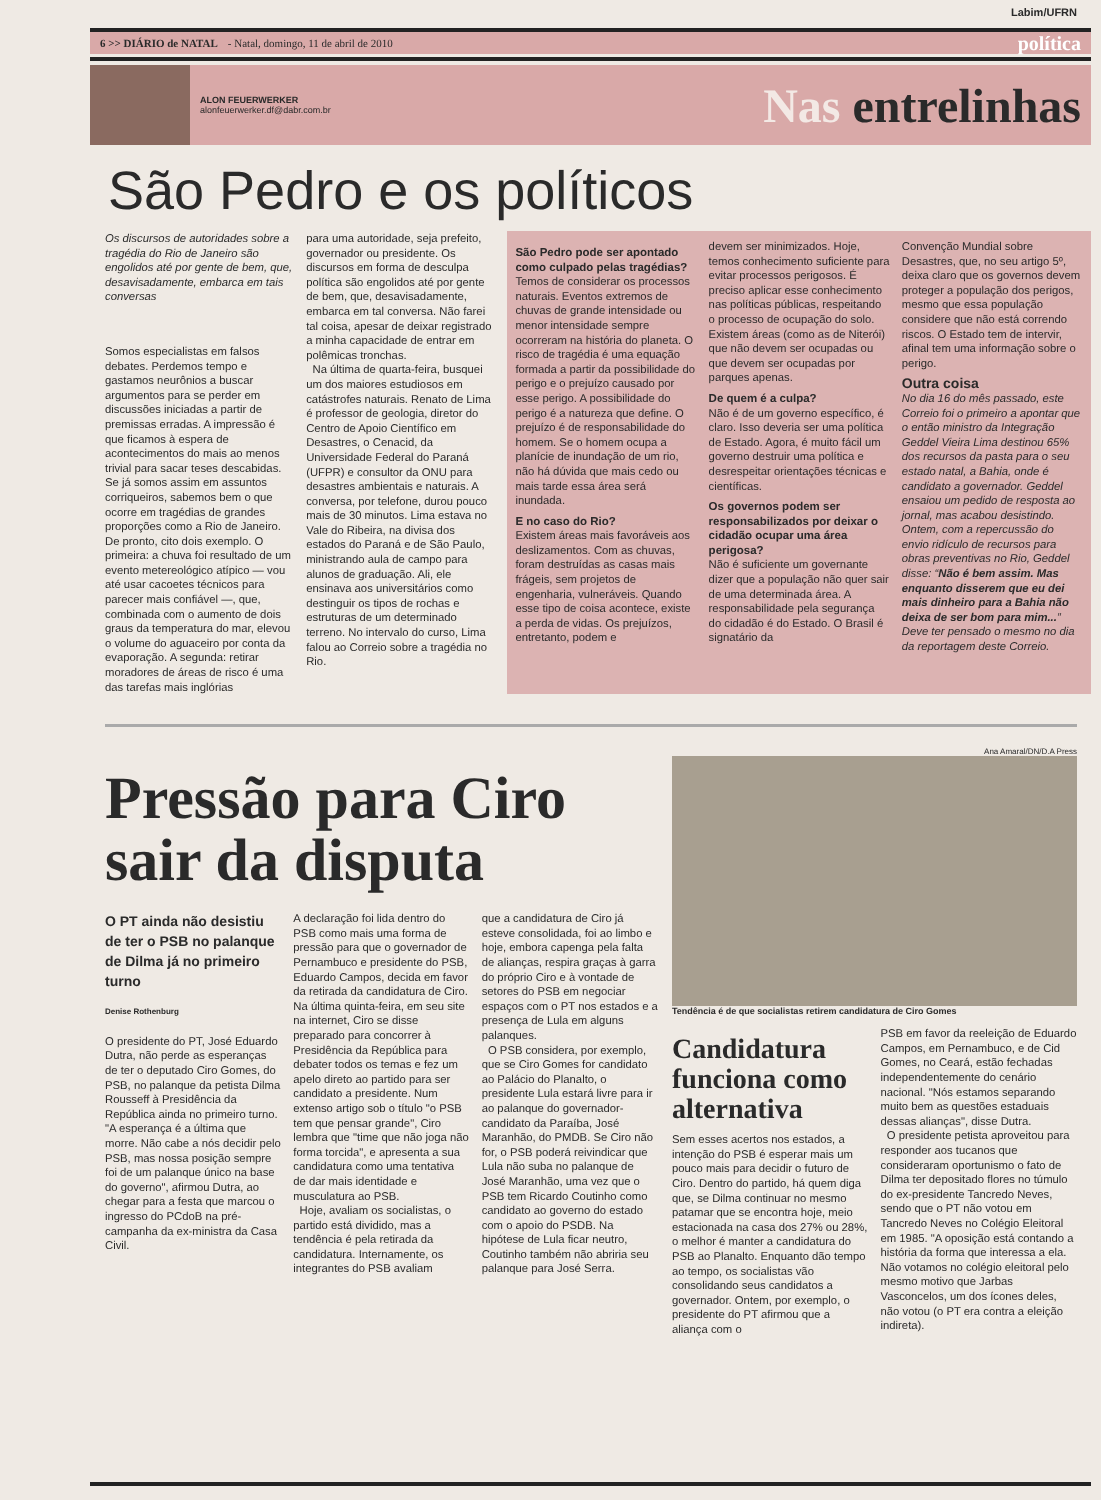Labim/UFRN
6 >> DIÁRIO de NATAL - Natal, domingo, 11 de abril de 2010 política
ALON FEUERWERKER
alonfeuerwerker.df@dabr.com.br
Nas entrelinhas
São Pedro e os políticos
Os discursos de autoridades sobre a tragédia do Rio de Janeiro são engolidos até por gente de bem, que, desavisadamente, embarca em tais conversas
Somos especialistas em falsos debates. Perdemos tempo e gastamos neurônios a buscar argumentos para se perder em discussões iniciadas a partir de premissas erradas. A impressão é que ficamos à espera de acontecimentos do mais ao menos trivial para sacar teses descabidas. Se já somos assim em assuntos corriqueiros, sabemos bem o que ocorre em tragédias de grandes proporções como a Rio de Janeiro. De pronto, cito dois exemplo. O primeira: a chuva foi resultado de um evento metereológico atípico — vou até usar cacoetes técnicos para parecer mais confiável —, que, combinada com o aumento de dois graus da temperatura do mar, elevou o volume do aguaceiro por conta da evaporação. A segunda: retirar moradores de áreas de risco é uma das tarefas mais inglórias
para uma autoridade, seja prefeito, governador ou presidente. Os discursos em forma de desculpa política são engolidos até por gente de bem, que, desavisadamente, embarca em tal conversa. Não farei tal coisa, apesar de deixar registrado a minha capacidade de entrar em polêmicas tronchas.
Na última de quarta-feira, busquei um dos maiores estudiosos em catástrofes naturais. Renato de Lima é professor de geologia, diretor do Centro de Apoio Científico em Desastres, o Cenacid, da Universidade Federal do Paraná (UFPR) e consultor da ONU para desastres ambientais e naturais. A conversa, por telefone, durou pouco mais de 30 minutos. Lima estava no Vale do Ribeira, na divisa dos estados do Paraná e de São Paulo, ministrando aula de campo para alunos de graduação. Ali, ele ensinava aos universitários como destinguir os tipos de rochas e estruturas de um determinado terreno. No intervalo do curso, Lima falou ao Correio sobre a tragédia no Rio.
São Pedro pode ser apontado como culpado pelas tragédias?
Temos de considerar os processos naturais. Eventos extremos de chuvas de grande intensidade ou menor intensidade sempre ocorreram na história do planeta. O risco de tragédia é uma equação formada a partir da possibilidade do perigo e o prejuízo causado por esse perigo. A possibilidade do perigo é a natureza que define. O prejuízo é de responsabilidade do homem. Se o homem ocupa a planície de inundação de um rio, não há dúvida que mais cedo ou mais tarde essa área será inundada.
E no caso do Rio?
Existem áreas mais favoráveis aos deslizamentos. Com as chuvas, foram destruídas as casas mais frágeis, sem projetos de engenharia, vulneráveis. Quando esse tipo de coisa acontece, existe a perda de vidas. Os prejuízos, entretanto, podem e
devem ser minimizados. Hoje, temos conhecimento suficiente para evitar processos perigosos. É preciso aplicar esse conhecimento nas políticas públicas, respeitando o processo de ocupação do solo. Existem áreas (como as de Niterói) que não devem ser ocupadas ou que devem ser ocupadas por parques apenas.
De quem é a culpa?
Não é de um governo específico, é claro. Isso deveria ser uma política de Estado. Agora, é muito fácil um governo destruir uma política e desrespeitar orientações técnicas e científicas.
Os governos podem ser responsabilizados por deixar o cidadão ocupar uma área perigosa?
Não é suficiente um governante dizer que a população não quer sair de uma determinada área. A responsabilidade pela segurança do cidadão é do Estado. O Brasil é signatário da
Convenção Mundial sobre Desastres, que, no seu artigo 5º, deixa claro que os governos devem proteger a população dos perigos, mesmo que essa população considere que não está correndo riscos. O Estado tem de intervir, afinal tem uma informação sobre o perigo.
Outra coisa
No dia 16 do mês passado, este Correio foi o primeiro a apontar que o então ministro da Integração Geddel Vieira Lima destinou 65% dos recursos da pasta para o seu estado natal, a Bahia, onde é candidato a governador. Geddel ensaiou um pedido de resposta ao jornal, mas acabou desistindo. Ontem, com a repercussão do envio ridículo de recursos para obras preventivas no Rio, Geddel disse: “Não é bem assim. Mas enquanto disserem que eu dei mais dinheiro para a Bahia não deixa de ser bom para mim...” Deve ter pensado o mesmo no dia da reportagem deste Correio.
Pressão para Ciro sair da disputa
O PT ainda não desistiu de ter o PSB no palanque de Dilma já no primeiro turno
Denise Rothenburg
O presidente do PT, José Eduardo Dutra, não perde as esperanças de ter o deputado Ciro Gomes, do PSB, no palanque da petista Dilma Rousseff à Presidência da República ainda no primeiro turno. "A esperança é a última que morre. Não cabe a nós decidir pelo PSB, mas nossa posição sempre foi de um palanque único na base do governo", afirmou Dutra, ao chegar para a festa que marcou o ingresso do PCdoB na pré-campanha da ex-ministra da Casa Civil.
A declaração foi lida dentro do PSB como mais uma forma de pressão para que o governador de Pernambuco e presidente do PSB, Eduardo Campos, decida em favor da retirada da candidatura de Ciro. Na última quinta-feira, em seu site na internet, Ciro se disse preparado para concorrer à Presidência da República para debater todos os temas e fez um apelo direto ao partido para ser candidato a presidente. Num extenso artigo sob o título "o PSB tem que pensar grande", Ciro lembra que "time que não joga não forma torcida", e apresenta a sua candidatura como uma tentativa de dar mais identidade e musculatura ao PSB.
Hoje, avaliam os socialistas, o partido está dividido, mas a tendência é pela retirada da candidatura. Internamente, os integrantes do PSB avaliam
que a candidatura de Ciro já esteve consolidada, foi ao limbo e hoje, embora capenga pela falta de alianças, respira graças à garra do próprio Ciro e à vontade de setores do PSB em negociar espaços com o PT nos estados e a presença de Lula em alguns palanques.
O PSB considera, por exemplo, que se Ciro Gomes for candidato ao Palácio do Planalto, o presidente Lula estará livre para ir ao palanque do governador-candidato da Paraíba, José Maranhão, do PMDB. Se Ciro não for, o PSB poderá reivindicar que Lula não suba no palanque de José Maranhão, uma vez que o PSB tem Ricardo Coutinho como candidato ao governo do estado com o apoio do PSDB. Na hipótese de Lula ficar neutro, Coutinho também não abriria seu palanque para José Serra.
Ana Amaral/DN/D.A Press
Tendência é de que socialistas retirem candidatura de Ciro Gomes
Candidatura funciona como alternativa
Sem esses acertos nos estados, a intenção do PSB é esperar mais um pouco mais para decidir o futuro de Ciro. Dentro do partido, há quem diga que, se Dilma continuar no mesmo patamar que se encontra hoje, meio estacionada na casa dos 27% ou 28%, o melhor é manter a candidatura do PSB ao Planalto. Enquanto dão tempo ao tempo, os socialistas vão consolidando seus candidatos a governador. Ontem, por exemplo, o presidente do PT afirmou que a aliança com o
PSB em favor da reeleição de Eduardo Campos, em Pernambuco, e de Cid Gomes, no Ceará, estão fechadas independentemente do cenário nacional. "Nós estamos separando muito bem as questões estaduais dessas alianças", disse Dutra.
O presidente petista aproveitou para responder aos tucanos que consideraram oportunismo o fato de Dilma ter depositado flores no túmulo do ex-presidente Tancredo Neves, sendo que o PT não votou em Tancredo Neves no Colégio Eleitoral em 1985. "A oposição está contando a história da forma que interessa a ela. Não votamos no colégio eleitoral pelo mesmo motivo que Jarbas Vasconcelos, um dos ícones deles, não votou (o PT era contra a eleição indireta).